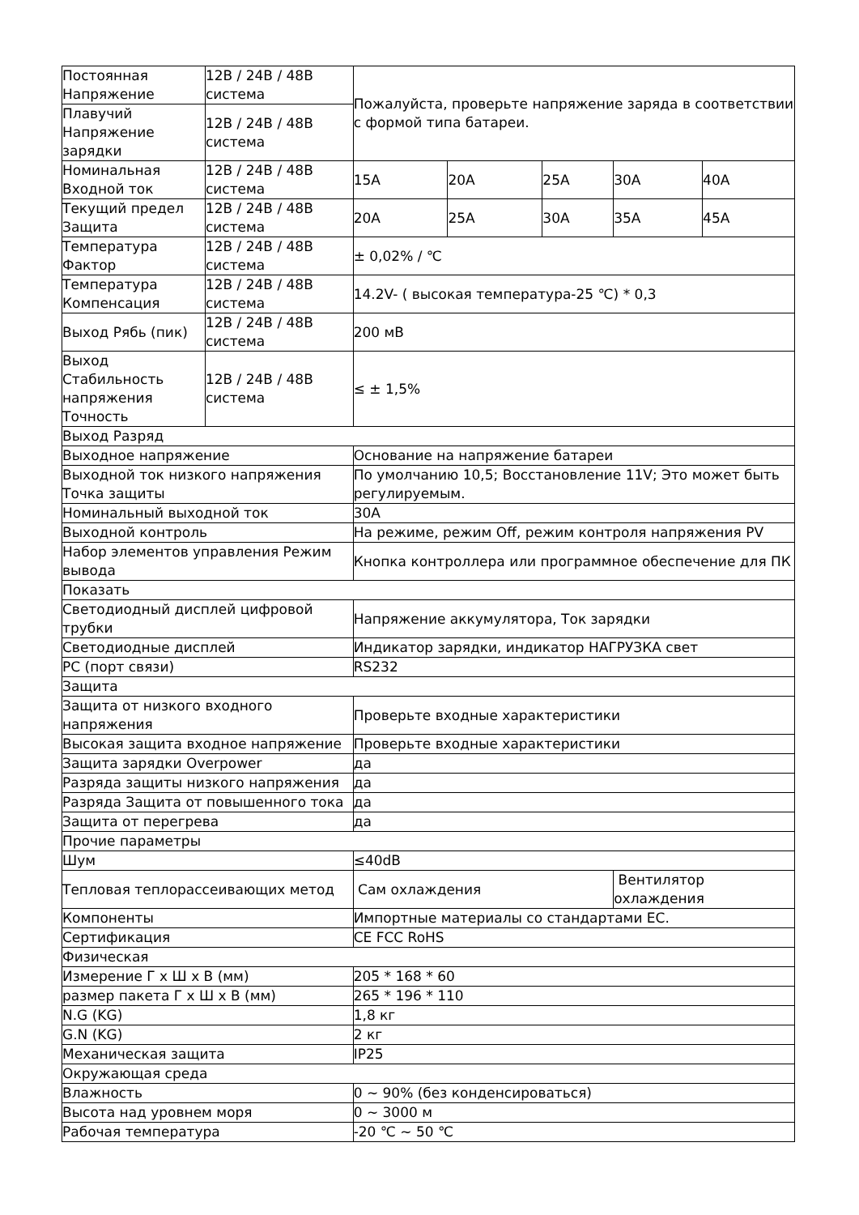| Постоянная Напряжение | 12В / 24В / 48В система | Пожалуйста, проверьте напряжение заряда в соответствии с формой типа батареи. | | | | |
| Плавучий Напряжение зарядки | 12В / 24В / 48В система | | | | | |
| Номинальная Входной ток | 12В / 24В / 48В система | 15A | 20A | 25A | 30A | 40A |
| Текущий предел Защита | 12В / 24В / 48В система | 20A | 25A | 30A | 35A | 45A |
| Температура Фактор | 12В / 24В / 48В система | ± 0,02% / ℃ | | | | |
| Температура Компенсация | 12В / 24В / 48В система | 14.2V- ( высокая температура-25 ℃) * 0,3 | | | | |
| Выход Рябь (пик) | 12В / 24В / 48В система | 200 мВ | | | | |
| Выход Стабильность напряжения Точность | 12В / 24В / 48В система | ≤ ± 1,5% | | | | |
| Выход Разряд | | | | | | |
| Выходное напряжение | | Основание на напряжение батареи | | | | |
| Выходной ток низкого напряжения Точка защиты | | По умолчанию 10,5; Восстановление 11V; Это может быть регулируемым. | | | | |
| Номинальный выходной ток | | 30A | | | | |
| Выходной контроль | | На режиме, режим Off, режим контроля напряжения PV | | | | |
| Набор элементов управления Режим вывода | | Кнопка контроллера или программное обеспечение для ПК | | | | |
| Показать | | | | | | |
| Светодиодный дисплей цифровой трубки | | Напряжение аккумулятора, Ток зарядки | | | | |
| Светодиодные дисплей | | Индикатор зарядки, индикатор НАГРУЗКА свет | | | | |
| PC (порт связи) | | RS232 | | | | |
| Защита | | | | | | |
| Защита от низкого входного напряжения | | Проверьте входные характеристики | | | | |
| Высокая защита входное напряжение | | Проверьте входные характеристики | | | | |
| Защита зарядки Overpower | | да | | | | |
| Разряда защиты низкого напряжения | | да | | | | |
| Разряда Защита от повышенного тока | | да | | | | |
| Защита от перегрева | | да | | | | |
| Прочие параметры | | | | | | |
| Шум | | ≤40dB | | | | |
| Тепловая теплорассеивающих метод | | Сам охлаждения | | | Вентилятор охлаждения | |
| Компоненты | | Импортные материалы со стандартами ЕС. | | | | |
| Сертификация | | CE FCC RoHS | | | | |
| Физическая | | | | | | |
| Измерение Г х Ш х В (мм) | | 205 * 168 * 60 | | | | |
| размер пакета Г х Ш х В (мм) | | 265 * 196 * 110 | | | | |
| N.G (KG) | | 1,8 кг | | | | |
| G.N (KG) | | 2 кг | | | | |
| Механическая защита | | IP25 | | | | |
| Окружающая среда | | | | | | |
| Влажность | | 0 ~ 90% (без конденсироваться) | | | | |
| Высота над уровнем моря | | 0 ~ 3000 м | | | | |
| Рабочая температура | | -20 ℃ ~ 50 ℃ | | | | |